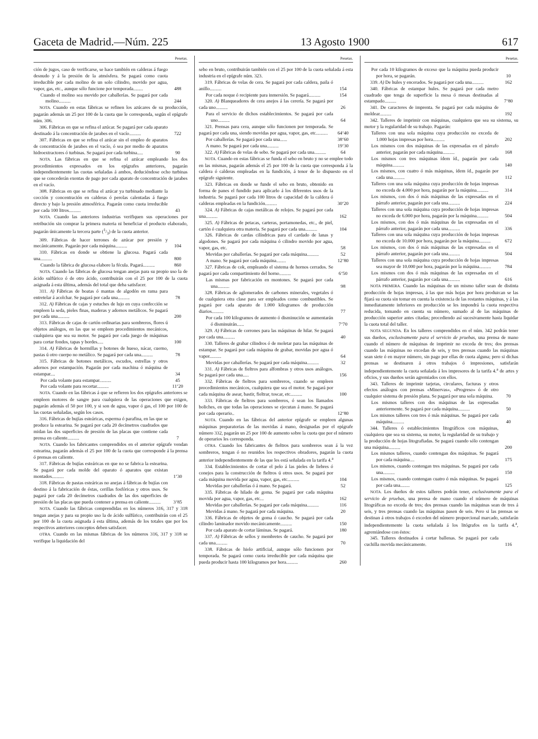Gaceta de Madrid.—Núm. 225 13 Agosto 1900 617
Pesetas.
ción de jugos, caso de verificarse, se hace también en calderas á fuego desnudo y á la presión de la atmósfera. Se pagará como cuota irreducible por cada molino de un solo cilindro, movido por agua, vapor, gas, etc., aunque sólo funcione por temporada........
488
Cuando el molino sea movido por caballerías. Se pagará por cada molino..........
244
NOTA. Cuando en estas fábricas se refinen los azúcares de su producción, pagarán además un 25 por 100 de la cuota que le corresponda, según el epígrafe núm. 306.
306. Fábricas en que se refina el azúcar. Se pagará por cada aparato destinado á la concentración de jarabes en el vacío..........
722
307. Fábricas en que se refina el azúcar sin el empleo de aparatos de concentración de jarabes en el vacío, ó sea por medio de aparatos hidroextractores ó turbinas. Se pagará por cada turbina.....
90
NOTA. Las fábricas en que se refina el azúcar empleando los dos procedimientos expresados en los epígrafes anteriores, pagarán independientemente las cuotas señaladas á ambos, deduciéndose ocho turbinas que se concederán exentas de pago por cada aparato de concentración de jarabes en el vacío.
308. Fábricas en que se refina el azúcar ya turbinado mediante la cocción y concentración en calderas ó perolas calentadas á fuego directo y bajo la presión atmosférica. Pagarán como cuota irreducible por cada 100 litros..........
43
NOTA. Cuando las anteriores industrias verifiquen sus operaciones por retribución sin comprar la primera materia ni beneficiar el producto elaborado, pagarán únicamente la tercera parte (1/3) de la cuota anterior.
309. Fábricas de hacer terrones de azúcar por presión y mecánicamente. Pagarán por cada máquina..........
104
310. Fábricas en donde se obtiene la glucosa. Pagará cada una..........
800
Cuando la fábrica de glucosa elabore la fécula. Pagará..........
860
NOTA. Cuando las fábricas de glucosa tengan anejas para su propio uso la de ácido sulfúrico ó de otro ácido, contribuirán con el 25 por 100 de la cuota asignada á esta última, además del total que deba satisfacer.
311. A) Fábricas de boatas ó mantas de algodón en rama para entretelar á acolchar. Se pagará por cada una..........
78
312. A) Fábricas de cajas y estuches de lujo en cuya confección se empleen la seda, pieles finas, maderas y adornos metálicos. Se pagará por cada una..........
200
313. Fábricas de cajas de cartón ordinarias para sombreros, flores ú objetos análogos, en las que se empleen procedimientos mecánicos, cualquiera que sea su motor. Se pagará por cada juego de máquinas para cortar fondos, tapas y bordes.....
100
314. A) Fábricas de hormillas y botones de hueso, nácar, cuerno, pastas ú otro cuerpo no metálico. Se pagará por cada una..........
78
315. Fábricas de botones metálicos, escudos, estrellas y otros adornos por estampación. Pagarán por cada machina ó máquina de estampar....
34
Por cada volante para estampar..........
45
Por cada volante para recortar..........
11‘20
NOTA. Cuando en las fábricas á que se refieren los dos epígrafes anteriores se empleen motores de sangre para cualquiera de las operaciones que exigen, pagarán además el 50 por 100, y si son de agua, vapor ó gas, el 100 por 100 de las cuotas señaladas, según los casos.
316. Fábricas de bujías esteáricas, esperma ó parafina, en las que se produce la estearina. Se pagará por cada 20 decímetros cuadrados que midan las dos superficies de presión de las placas que contiene cada prensa en caliente..........
7
NOTA. Cuando los fabricantes comprendidos en el anterior epígrafe vendan estearina, pagarán además el 25 por 100 de la cuota que corresponde á la prensa ó prensas en caliente.
317. Fábricas de bujías esteáricas en que no se fabrica la estearina. Se pagará por cada molde del oparato ó aparatos que existan montados..........
1‘30
318. Fábricas de pastas esteáricas no anejas á fábricas de bujías con destino á la fabricación de éstas, cerillas fosfóricas y otros usos. Se pagará por cada 20 decímetros cuadrados de las dos superficies de presión de las placas que pueda contener a prensa en caliente..........
3‘85
NOTA. Cuando las fábricas comprendidas en los números 316, 317 y 318 tengan anejas y para su propio uso la de ácido sulfúrico, contribuirán con el 25 por 100 de la cuota asignada á esta última, además de los totales que por los respectivos anteriores conceptos deben satisfacer.
OTRA. Cuando en las mismas fábricas de los números 316, 317 y 318 se verifique la liquidación del
Pesetas.
sebo en bruto, contribuirán también con el 25 por 100 de la cuota señalada á esta industria en el epígrafe núm. 323.
319. Fábricas de velas de cera. Se pagará por cada caldera, paila ó anillo..........
154
Por cada noque ó recipiente para inmersión. Se pagará..........
154
320. A) Blanqueadores de cera anejos á las cerería. Se pagará por cada uno..........
26
Para el servicio de dichos establecimientos. Se pagará por cada uno..........
64
321. Prensas para cera, aunque sólo funcionen por temporada. Se pagará por cada una, siendo movidas por agua, vapor, gas, etc..........
64‘40
Por caballerías. Se pagará por cada una......
38‘60
A mano. Se pagará por cada una..........
19‘30
322. A) Fábricas de velas de sebo. Se pagará por cada una..........
64
NOTA. Cuando en estas fábricas se funda el sebo en bruto y no se emplee todo en las mismas, pagarán además el 25 por 100 de la cuota que corresponda á la caldera ó calderas empleadas en la fundición, á tenor de lo dispuesto en el epígrafe siguiente.
323. Fábricas en donde se funde el sebo en bruto, obtenido en forma de panes el fundido para aplicarlo á los diferentes usos de la industria. Se pagará por cada 100 litros de capacidad de la caldera ó calderas empleadas en la fundición..........
30‘20
324. A) Fábricas de cajas metálicas de relojes. Se pagará por cada una..........
162
325. A) Fábricas de petacas, carteras, portamonedas, etc., de piel, cartón ó cualquiera otra materia. Se pagará por cada una..........
104
326. Fábricas de cardas cilíndricas para el cardado de lanas y algodones. Se pagará por cada máquina ó cilindro movido por agua, vapor, gas, etc.
58
Movidas por caballerías. Se pagará por cada máquina..........
52
A mano. Se pagará por cada máquina........
12‘80
327. Fábricas de cok, empleando el sistema de hornos cerrados. Se pagará por cada compartimiento del horno..........
6‘50
Las mismas por fabricación en montones. Se pagará por cada una..........
98
328. Fábricas de aglomerados de carbones minerales, vegetales ó de cualquiera otra clase para ser empleados como combustibles. Se pagará por cada aparato de 1.000 kilogramos de producción diarios..........
77
Por cada 100 kilogramos de aumento ó disminución se aumentarán ó disminuirán......
7‘70
329. A) Fábricas de corrones para las máquinas de hilar. Se pagará por cada una..........
40
330. Talleres de grabar cilindros ó de moletar para las máquinas de estampar. Se pagará por cada máquina de grabar, movidas por agua ó vapor..........
64
Movidas por caballerías. Se pagará por cada máquina..........
32
331. A) Fábricas de fieltros para alfombras y otros usos análogos. Se pagará por cada una.....
156
332. Fábricas de fieltros para sombreros, cuando se empleen procedimientos mecánicos, cualquiera que sea el motor. Se pagará por cada máquina de asear, bastir, fieltrar, toscar, etc..........
100
333. Fábricas de fieltros para sombreros, ó sean los llamados boliches, en que todas las operaciones se ejecutan á mano. Se pagará por cada operario..
12‘80
NOTA. Cuando en las fábricas del anterior epígrafe se empleen algunas máquinas preparatorias de las movidas á mano, designadas por el epígrafe número 332, pagarán un 25 por 100 de aumento sobre la cuota que por el número de operarios les corresponda.
OTRA. Cuando los fabricantes de fieltros para sombreros sean á la vez sombreros, tengan ó no reunidos los respectivos obradores, pagarán la cuota anterior independientemente de las que les está señalada en la tarifa 4.<sup>a</sup>
334. Establecimientos de cortar el pelo á las pieles de liebres ó conejos para la construcción de fieltros ú otros usos. Se pagará por cada máquina movida por agua, vapor, gas, etc..........
104
Movidas por caballerías ó á mano. Se pagará.
52
335. Fábricas de hilado de goma. Se pagará por cada máquina movida por agua, vapor, gas, etc...
162
Movidas por caballerías. Se pagará por cada máquina..........
116
Movidas á mano. Se pagará por cada máquina.
20
336. Fábricas de objetos de goma ó caucho. Se pagará por cada cilindro laminador movido mecánicamente..........
150
Por cada aparato de cortar láminas. Se pagará.
180
337. A) Fábricas de sellos y membretes de caucho. Se pagará por cada una..........
70
338. Fábricas de hielo artificial, aunque sólo funcionen por temporada. Se pagará como cuota irreducible por cada máquina que pueda producir hasta 100 kilogramos por hora..........
260
Pesetas.
Por cada 10 kilogramos de exceso que la máquina pueda producir por hora, se pagarán.
10
339. A) De hules y encerados. Se pagará por cada una..........
162
340. Fábricas de estampar hules. Se pagará por cada metro cuadrado que tenga de superficie la mesa ó mesas destinadas al estampado..........
7‘80
341. De caracteres de imprenta. Se pagará por cada máquina de moldear..........
192
342. Talleres de imprimir con máquinas, cualquiera que sea su sistema, su motor y la regularidad de su trabajo. Pagarán:
Talleres con una sola máquina cuya producción no exceda de 1.000 hojas impresas por hora..........
202
Los mismos con dos máquinas de las expresadas en el párrafo anterior, pagarán por cada máquina..........
168
Los mismos con tres máquinas ídem íd., pagarán por cada máquina..........
140
Los mismos, con cuatro ó más máquinas, ídem íd., pagarán por cada una..........
112
Talleres con una sola máquina cuya producción de hojas impresas no exceda de 4.000 por hora, pagarán por la máquina..........
314
Los mismos, con dos ó más máquinas de las expresadas en el párrafo anterior, pagarán por cada una..........
224
Talleres con una sola máquina cuya producción de hojas impresas no exceda de 6.000 por hora, pagarán por la máquina..........
504
Los mismos, con dos ó más máquinas de las expresadas en el párrafo anterior, pagarán por cada una..........
336
Talleres con una sola máquina cuya producción de hojas impresas no exceda de 10.000 por hora, pagarán por la máquina..........
672
Los mismos, con dos ó más máquinas de las expresadas en el párrafo anterior, pagarán por cada una..........
504
Talleres con una sola máquina cuya producción de hojas impresas sea mayor de 10.000 por hora, pagarán por la máquina..........
784
Los mismos con dos ó más máquinas de las expresadas en el párrafo anterior, pagarán por cada una..........
616
NOTA PRIMERA. Cuando las máquinas de un mismo taller sean de distinta producción de hojas impresas, á las que más hojas por hora produzcan se las fijará su cuota sin tomar en cuenta la existencia de las restantes máquinas, y á las inmediatamente inferiores en producción se les impondrá la cuota respectiva reducida, tomando en cuenta su número, sumado al de las máquinas de producción superior antes citadas; procediendo así sucesivamente hasta liquidar la cuota total del taller.
NOTA SEGUNDA. En los talleres comprendidos en el núm. 342 podrán tener sus dueños, exclusivamente para el servicio de pruebas, una prensa de mano cuando el número de máquinas de imprimir no exceda de tres; dos prensas cuando las máquinas no excedan de seis, y tres prensas cuando las máquinas sean siete ó en mayor número, sin pago por ellas de cuota alguna; pero si dichas prensas se destinaren á otros trabajos ó impresiones, satisfarán independientemente la cuota señalada á los impresores de la tarifa 4.<sup>a</sup> de artes y oficios, y sus dueños serán agremiados con ellos.
343. Talleres de imprimir tarjetas, circulares, facturas y otros efectos análogos con prensas «Minervas», «Progreso» ó de otro cualquier sistema de presión plana. Se pagará por una sola máquina.
70
Los mismos talleres con dos máquinas de las expresadas anteriormente. Se pagará por cada máquina..........
50
Los mismos talleres con tres ó más máquinas. Se pagará por cada máquina..........
40
344. Talleres ó establecimientos litográficos con máquinas, cualquiera que sea su sistema, su motor, la regularidad de su trabajo y la producción de hojas litografiadas. Se pagará cuando sólo contengan una máquina..........
200
Los mismos talleres, cuando contengan dos máquinas. Se pagará por cada máquina....
175
Los mismos, cuando contengan tres máquinas. Se pagará por cada una..........
150
Los mismos, cuando contengan cuatro ó más máquinas. Se pagará por cada una........
125
NOTA. Los dueños de estos talleres podrán tener, exclusivamente para el servicio de pruebas, una prensa de mano cuando el número de máquinas litográficas no exceda de tres; dos prensas cuando las máquinas sean de tres á seis, y tres prensas cuando las máquinas pasen de seis. Pero si las prensas se destinan á otros trabajos ó exceden del número proporcional marcado, satisfarán independientemente la cuota señalada á los litógrafos en la tarifa 4.<sup>a</sup>, agremiándose con éstos:
345. Talleres destinados á cortar ballenas. Se pagará por cada cuchilla movida mecánicamente.
116